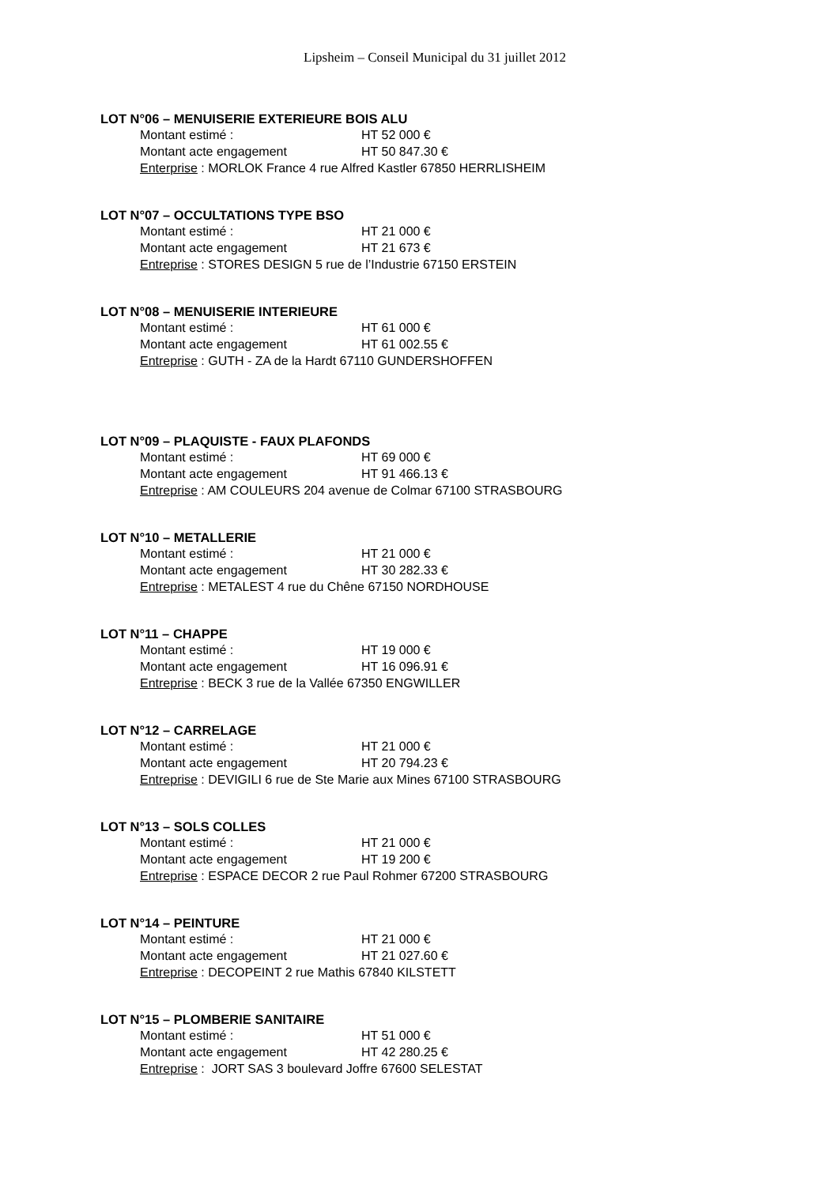Lipsheim – Conseil Municipal du 31 juillet 2012
LOT N°06 – MENUISERIE EXTERIEURE BOIS ALU
Montant estimé : HT 52 000 €
Montant acte engagement HT 50 847.30 €
Enterprise : MORLOK France 4 rue Alfred Kastler 67850 HERRLISHEIM
LOT N°07 – OCCULTATIONS TYPE BSO
Montant estimé : HT 21 000 €
Montant acte engagement HT 21 673 €
Entreprise : STORES DESIGN 5 rue de l’Industrie 67150 ERSTEIN
LOT N°08 – MENUISERIE INTERIEURE
Montant estimé : HT 61 000 €
Montant acte engagement HT 61 002.55 €
Entreprise : GUTH - ZA de la Hardt 67110 GUNDERSHOFFEN
LOT N°09 – PLAQUISTE - FAUX PLAFONDS
Montant estimé : HT 69 000 €
Montant acte engagement HT 91 466.13 €
Entreprise : AM COULEURS 204 avenue de Colmar 67100 STRASBOURG
LOT N°10 – METALLERIE
Montant estimé : HT 21 000 €
Montant acte engagement HT 30 282.33 €
Entreprise : METALEST 4 rue du Chêne 67150 NORDHOUSE
LOT N°11 – CHAPPE
Montant estimé : HT 19 000 €
Montant acte engagement HT 16 096.91 €
Entreprise : BECK 3 rue de la Vallée 67350 ENGWILLER
LOT N°12 – CARRELAGE
Montant estimé : HT 21 000 €
Montant acte engagement HT 20 794.23 €
Entreprise : DEVIGILI 6 rue de Ste Marie aux Mines 67100 STRASBOURG
LOT N°13 – SOLS COLLES
Montant estimé : HT 21 000 €
Montant acte engagement HT 19 200 €
Entreprise : ESPACE DECOR 2 rue Paul Rohmer 67200 STRASBOURG
LOT N°14 – PEINTURE
Montant estimé : HT 21 000 €
Montant acte engagement HT 21 027.60 €
Entreprise : DECOPEINT 2 rue Mathis 67840 KILSTETT
LOT N°15 – PLOMBERIE SANITAIRE
Montant estimé : HT 51 000 €
Montant acte engagement HT 42 280.25 €
Entreprise : JORT SAS 3 boulevard Joffre 67600 SELESTAT